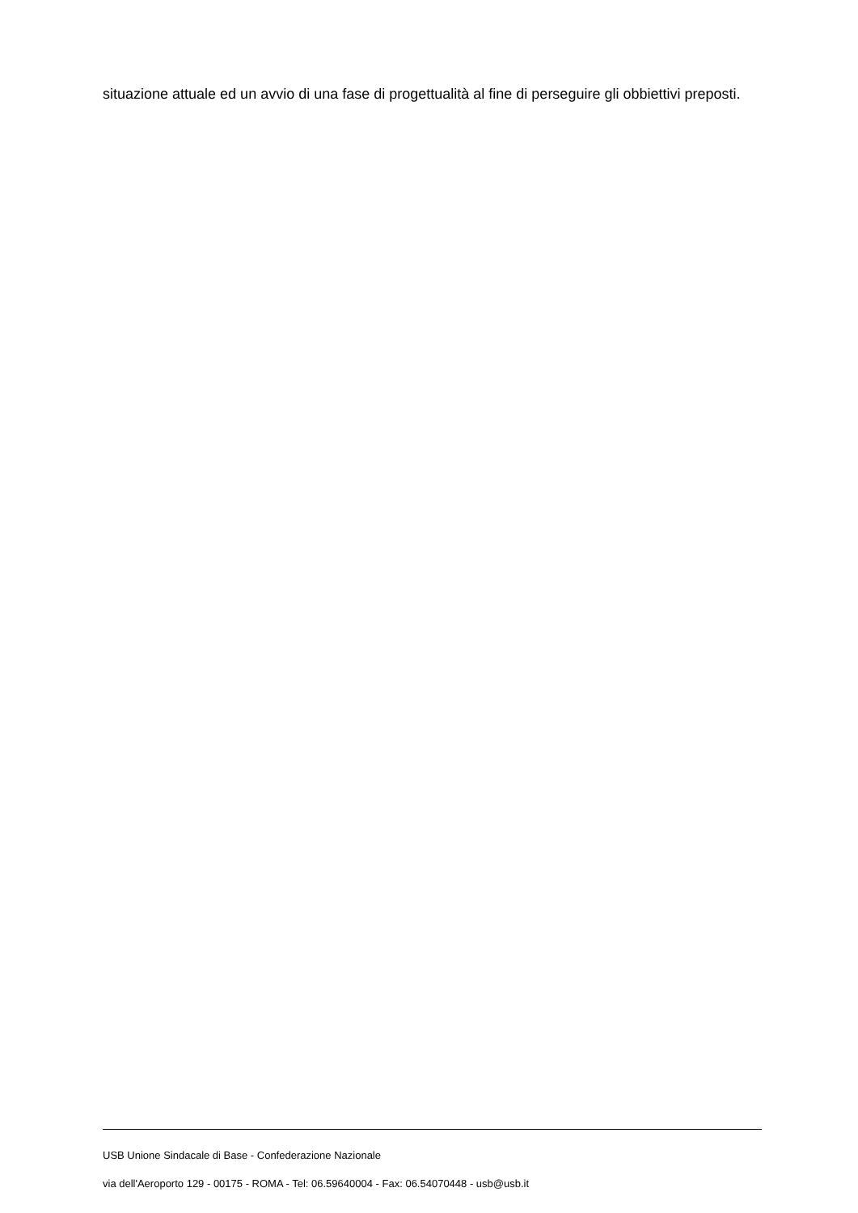situazione attuale ed un avvio di una fase di progettualità al fine di perseguire gli obbiettivi preposti.
USB Unione Sindacale di Base - Confederazione Nazionale
via dell'Aeroporto 129 - 00175 - ROMA - Tel: 06.59640004 - Fax: 06.54070448 - usb@usb.it